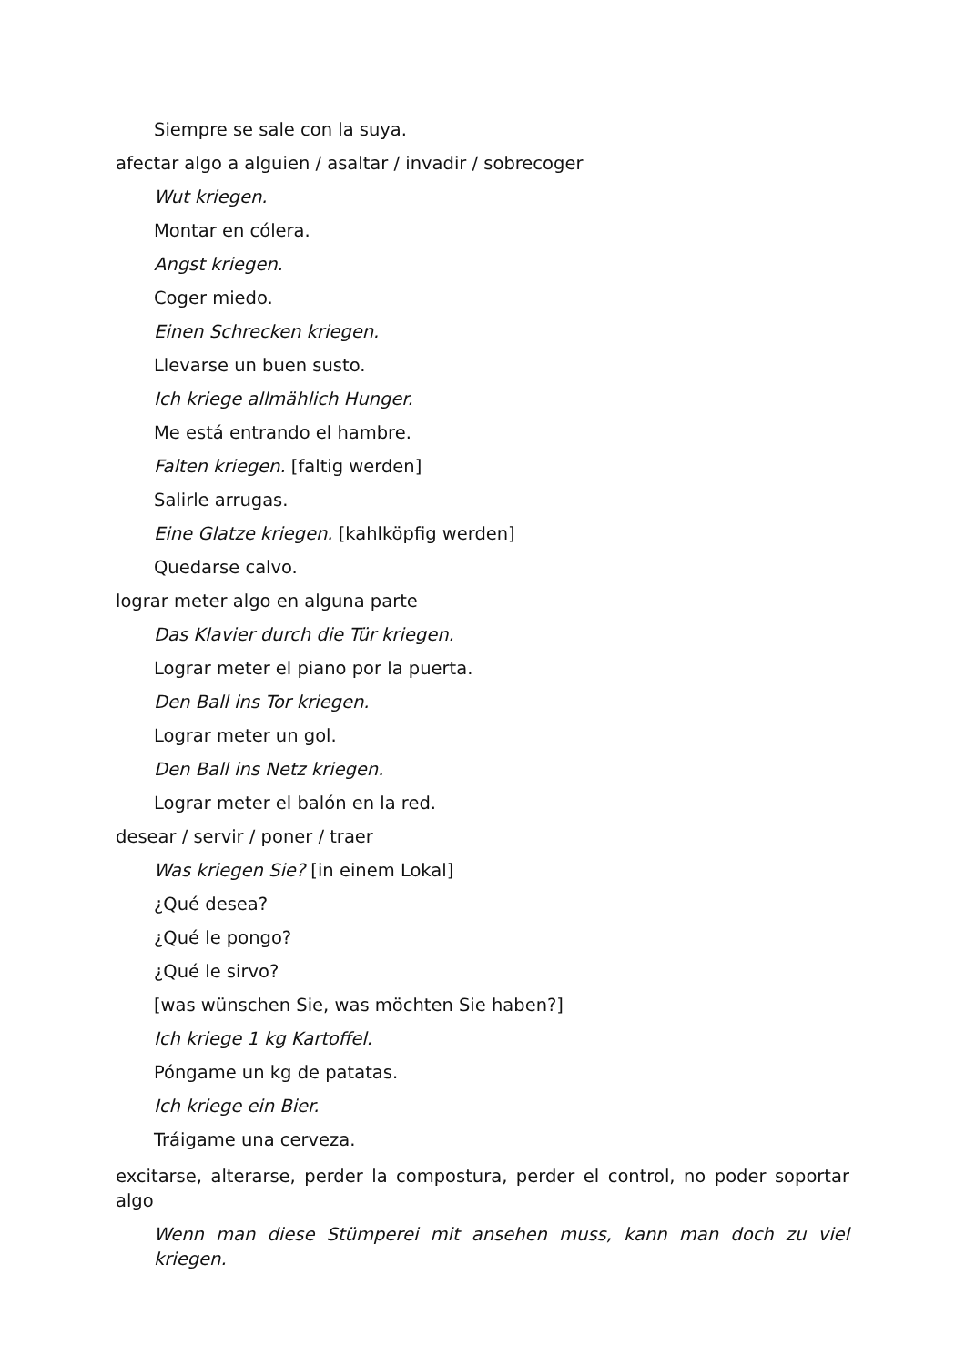Siempre se sale con la suya.
afectar algo a alguien / asaltar / invadir / sobrecoger
Wut kriegen.
Montar en cólera.
Angst kriegen.
Coger miedo.
Einen Schrecken kriegen.
Llevarse un buen susto.
Ich kriege allmählich Hunger.
Me está entrando el hambre.
Falten kriegen. [faltig werden]
Salirle arrugas.
Eine Glatze kriegen. [kahlköpfig werden]
Quedarse calvo.
lograr meter algo en alguna parte
Das Klavier durch die Tür kriegen.
Lograr meter el piano por la puerta.
Den Ball ins Tor kriegen.
Lograr meter un gol.
Den Ball ins Netz kriegen.
Lograr meter el balón en la red.
desear / servir / poner / traer
Was kriegen Sie? [in einem Lokal]
¿Qué desea?
¿Qué le pongo?
¿Qué le sirvo?
[was wünschen Sie, was möchten Sie haben?]
Ich kriege 1 kg Kartoffel.
Póngame un kg de patatas.
Ich kriege ein Bier.
Tráigame una cerveza.
excitarse, alterarse, perder la compostura, perder el control, no poder soportar algo
Wenn man diese Stümperei mit ansehen muss, kann man doch zu viel kriegen.